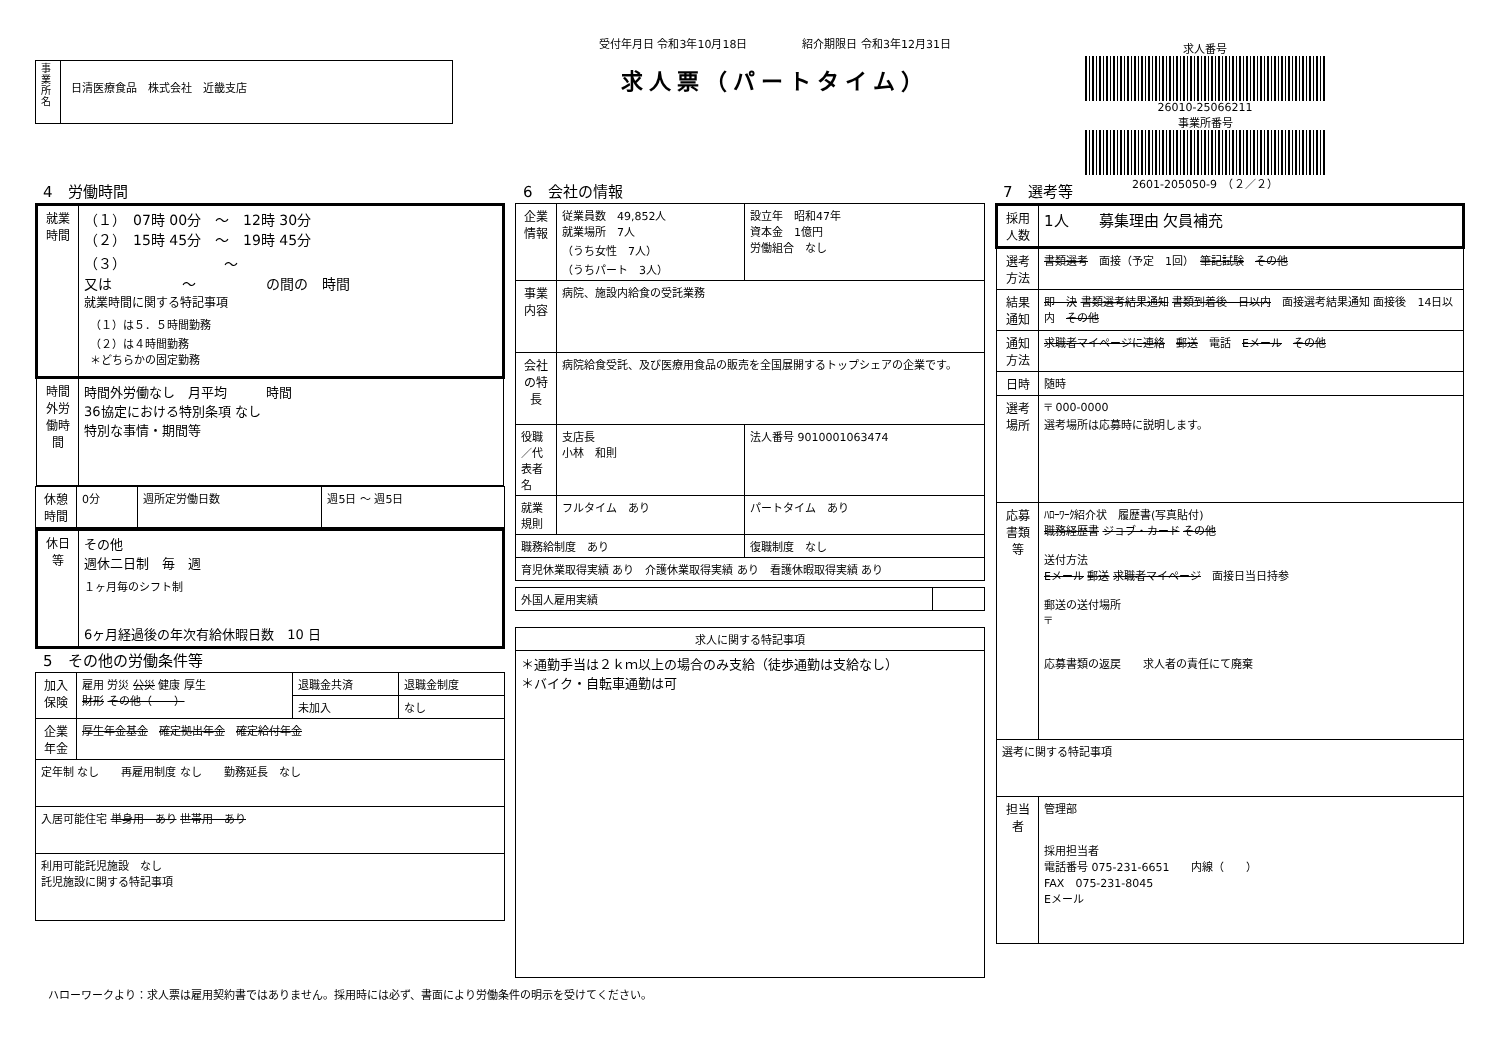事業所名
日清医療食品　株式会社　近畿支店
受付年月日 令和3年10月18日　　　　　紹介期限日 令和3年12月31日
求人票（パートタイム）
求人番号
26010-25066211
事業所番号
2601-205050-9　（２／２）
4　労働時間
| 就業時間 | （１） 07時 00分 ～ 12時 30分 （２） 15時 45分 ～ 19時 45分 （３） ～ 又は ～ の間の 時間 就業時間に関する特記事項 （１）は５．５時間勤務 （２）は４時間勤務 ＊どちらかの固定勤務 |
| 時間外労働時間 | 時間外労働なし 月平均 時間 36協定における特別条項 なし 特別な事情・期間等 |
| 休憩時間 | 0分 | 週所定労働日数 | 週5日 ～ 週5日 |
| 休日等 | その他 週休二日制 毎 週 １ヶ月毎のシフト制 6ヶ月経過後の年次有給休暇日数 10 日 |
5　その他の労働条件等
| 加入保険 | 雇用 労災 公災 健康 厚生 財形 その他（ ） | 退職金共済 | 退職金制度 |
| | | 未加入 | なし |
| 企業年金 | 厚生年金基金 確定拠出年金 確定給付年金 | | |
| 定年制 なし 再雇用制度 なし 勤務延長 なし | | | |
| 入居可能住宅 単身用 あり 世帯用 あり | | | |
| 利用可能託児施設 なし 託児施設に関する特記事項 | | | |
6　会社の情報
| 企業情報 | 従業員数 49,852人 就業場所 7人 （うち女性 7人） （うちパート 3人） | 設立年 昭和47年 資本金 1億円 労働組合 なし |
| 事業内容 | 病院、施設内給食の受託業務 | |
| 会社の特長 | 病院給食受託、及び医療用食品の販売を全国展開するトップシェアの企業です。 | |
| 役職／代表者名 | 支店長 小林 和則 | 法人番号 9010001063474 |
| 就業規則 | フルタイム あり | パートタイム あり |
| 職務給制度 あり | | 復職制度 なし |
| 育児休業取得実績 あり 介護休業取得実績 あり 看護休暇取得実績 あり | | |
| 外国人雇用実績 | |
| 求人に関する特記事項 |
| --- |
| ＊通勤手当は２ｋｍ以上の場合のみ支給（徒歩通勤は支給なし） ＊バイク・自転車通勤は可 |
7　選考等
| 採用人数 | 1人 募集理由 欠員補充 |
| 選考方法 | 書類選考 面接（予定 1回） 筆記試験 その他 |
| 結果通知 | 即 決 書類選考結果通知 書類到着後 日以内 面接選考結果通知 面接後 14日以内 その他 |
| 通知方法 | 求職者マイページに連絡 郵送 電話 Eメール その他 |
| 日時 | 随時 |
| 選考場所 | 〒 000-0000 選考場所は応募時に説明します。 |
| 応募書類等 | ﾊﾛｰﾜｰｸ紹介状 履歴書(写真貼付) 職務経歴書 ジョブ・カード その他 送付方法 Eメール 郵送 求職者マイページ 面接日当日持参 郵送の送付場所 〒 応募書類の返戻 求人者の責任にて廃棄 |
| 選考に関する特記事項 | |
| 担当者 | 管理部 採用担当者 電話番号 075-231-6651 内線（ ） FAX 075-231-8045 Eメール |
ハローワークより：求人票は雇用契約書ではありません。採用時には必ず、書面により労働条件の明示を受けてください。